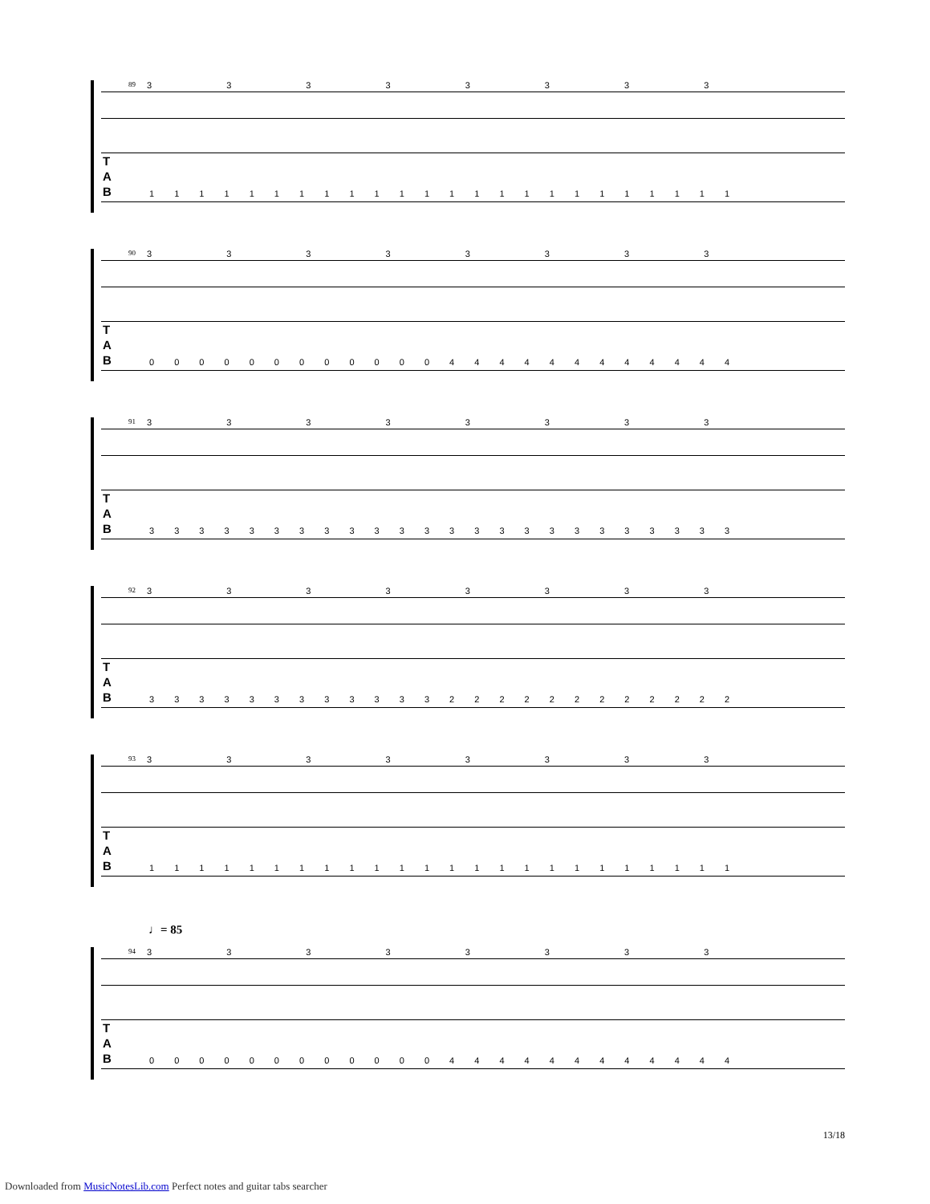89 3 3 3 3 3 3 3 3
T
A
B
1 1 1 1 1 1 1 1 1 1 1 1 1 1 1 1 1 1 1 1 1 1 1 1
90 3 3 3 3 3 3 3 3
T
A
B
0 0 0 0 0 0 0 0 0 0 0 0 4 4 4 4 4 4 4 4 4 4 4 4
91 3 3 3 3 3 3 3 3
T
A
B
3 3 3 3 3 3 3 3 3 3 3 3 3 3 3 3 3 3 3 3 3 3 3 3
92 3 3 3 3 3 3 3 3
T
A
B
3 3 3 3 3 3 3 3 3 3 3 3 2 2 2 2 2 2 2 2 2 2 2 2
93 3 3 3 3 3 3 3 3
T
A
B
1 1 1 1 1 1 1 1 1 1 1 1 1 1 1 1 1 1 1 1 1 1 1 1
♩= 85
94 3 3 3 3 3 3 3 3
T
A
B
0 0 0 0 0 0 0 0 0 0 0 0 4 4 4 4 4 4 4 4 4 4 4 4
13/18
Downloaded from MusicNotesLib.com Perfect notes and guitar tabs searcher